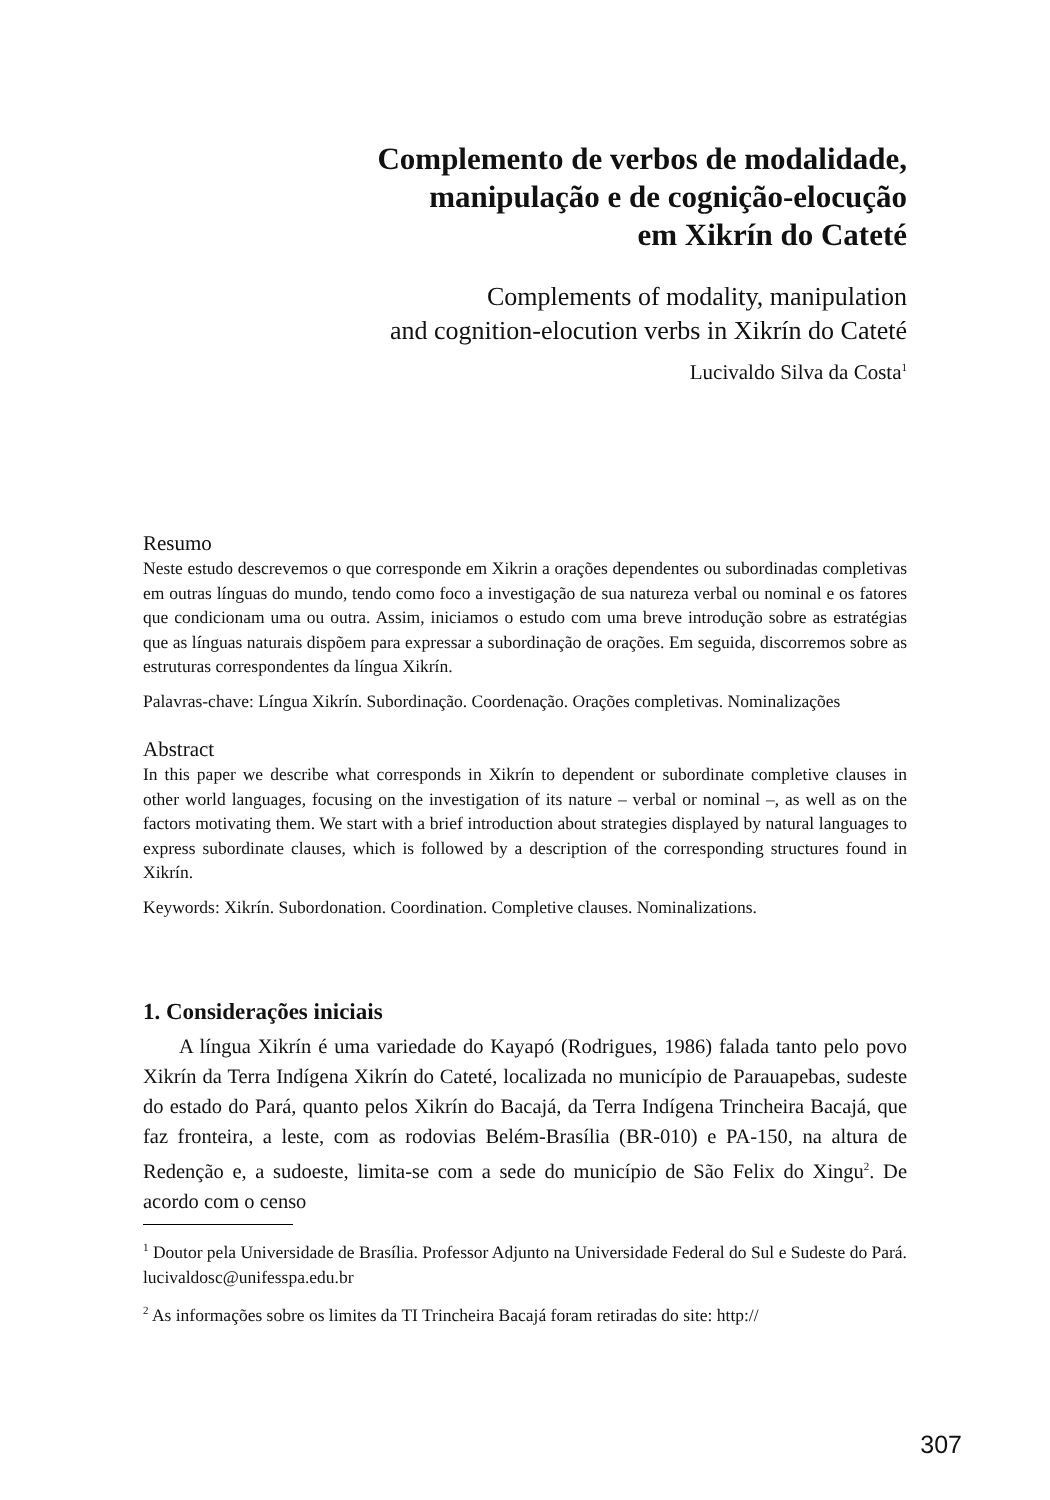Complemento de verbos de modalidade,
manipulação e de cognição-elocução
em Xikrín do Cateté
Complements of modality, manipulation
and cognition-elocution verbs in Xikrín do Cateté
Lucivaldo Silva da Costa<sup>1</sup>
Resumo
Neste estudo descrevemos o que corresponde em Xikrin a orações dependentes ou subordinadas completivas em outras línguas do mundo, tendo como foco a investigação de sua natureza verbal ou nominal e os fatores que condicionam uma ou outra. Assim, iniciamos o estudo com uma breve introdução sobre as estratégias que as línguas naturais dispõem para expressar a subordinação de orações. Em seguida, discorremos sobre as estruturas correspondentes da língua Xikrín.
Palavras-chave: Língua Xikrín. Subordinação. Coordenação. Orações completivas. Nominalizações
Abstract
In this paper we describe what corresponds in Xikrín to dependent or subordinate completive clauses in other world languages, focusing on the investigation of its nature – verbal or nominal –, as well as on the factors motivating them. We start with a brief introduction about strategies displayed by natural languages to express subordinate clauses, which is followed by a description of the corresponding structures found in Xikrín.
Keywords: Xikrín. Subordonation. Coordination. Completive clauses. Nominalizations.
1. Considerações iniciais
A língua Xikrín é uma variedade do Kayapó (Rodrigues, 1986) falada tanto pelo povo Xikrín da Terra Indígena Xikrín do Cateté, localizada no município de Parauapebas, sudeste do estado do Pará, quanto pelos Xikrín do Bacajá, da Terra Indígena Trincheira Bacajá, que faz fronteira, a leste, com as rodovias Belém-Brasília (BR-010) e PA-150, na altura de Redenção e, a sudoeste, limita-se com a sede do município de São Felix do Xingu<sup>2</sup>. De acordo com o censo
<sup>1</sup> Doutor pela Universidade de Brasília. Professor Adjunto na Universidade Federal do Sul e Sudeste do Pará. lucivaldosc@unifesspa.edu.br
<sup>2</sup> As informações sobre os limites da TI Trincheira Bacajá foram retiradas do site: http://
307